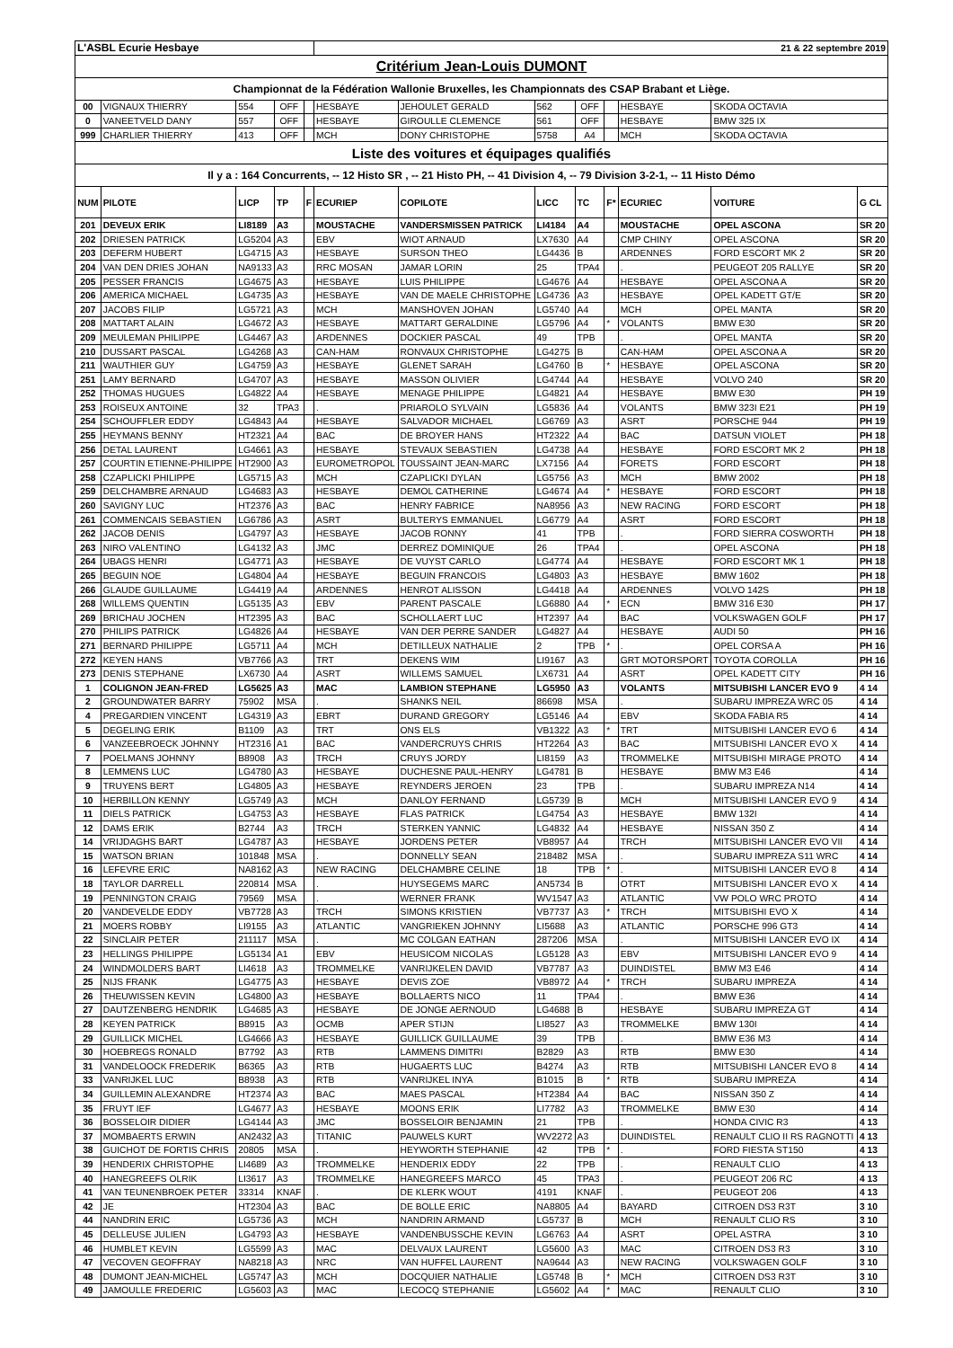| L'ASBL Ecurie Hesbaye | | | | | 21 & 22 septembre 2019 | | | | | | | |
| Critérium Jean-Louis DUMONT | | | | | | | | | | | | |
| Championnat de la Fédération Wallonie Bruxelles, les Championnats des CSAP Brabant et Liège. | | | | | | | | | | | | |
| 00 | VIGNAUX THIERRY | 554 | OFF | | HESBAYE | JEHOULET GERALD | 562 | OFF | | HESBAYE | SKODA OCTAVIA | |
| 0 | VANEETVELD DANY | 557 | OFF | | HESBAYE | GIROULLE CLEMENCE | 561 | OFF | | HESBAYE | BMW 325 IX | |
| 999 | CHARLIER THIERRY | 413 | OFF | | MCH | DONY CHRISTOPHE | 5758 | A4 | | MCH | SKODA OCTAVIA | |
| Liste des voitures et équipages qualifiés | | | | | | | | | | | | |
| Il y a : 164 Concurrents, -- 12 Histo SR , -- 21 Histo PH, -- 41 Division 4, -- 79 Division 3-2-1, -- 11 Histo Démo | | | | | | | | | | | | |
| NUM | PILOTE | LICP | TP | F | ECURIEP | COPILOTE | LICC | TC | F* | ECURIEC | VOITURE | G CL |
| 201 | DEVEUX ERIK | LI8189 | A3 | | MOUSTACHE | VANDERSMISSEN PATRICK | LI4184 | A4 | | MOUSTACHE | OPEL ASCONA | SR 20 |
| 202 | DRIESEN PATRICK | LG5204 | A3 | | EBV | WIOT ARNAUD | LX7630 | A4 | | CMP CHINY | OPEL ASCONA | SR 20 |
| 203 | DEFERM HUBERT | LG4715 | A3 | | HESBAYE | SURSON THEO | LG4436 | B | | ARDENNES | FORD ESCORT MK 2 | SR 20 |
| 204 | VAN DEN DRIES JOHAN | NA9133 | A3 | | RRC MOSAN | JAMAR LORIN | 25 | TPA4 | | . | PEUGEOT 205 RALLYE | SR 20 |
| 205 | PESSER FRANCIS | LG4675 | A3 | | HESBAYE | LUIS PHILIPPE | LG4676 | A4 | | HESBAYE | OPEL ASCONA A | SR 20 |
| 206 | AMERICA MICHAEL | LG4735 | A3 | | HESBAYE | VAN DE MAELE CHRISTOPHE | LG4736 | A3 | | HESBAYE | OPEL KADETT GT/E | SR 20 |
| 207 | JACOBS FILIP | LG5721 | A3 | | MCH | MANSHOVEN JOHAN | LG5740 | A4 | | MCH | OPEL MANTA | SR 20 |
| 208 | MATTART ALAIN | LG4672 | A3 | | HESBAYE | MATTART GERALDINE | LG5796 | A4 | * | VOLANTS | BMW E30 | SR 20 |
| 209 | MEULEMAN PHILIPPE | LG4467 | A3 | | ARDENNES | DOCKIER PASCAL | 49 | TPB | | . | OPEL MANTA | SR 20 |
| 210 | DUSSART PASCAL | LG4268 | A3 | | CAN-HAM | RONVAUX CHRISTOPHE | LG4275 | B | | CAN-HAM | OPEL ASCONA A | SR 20 |
| 211 | WAUTHIER GUY | LG4759 | A3 | | HESBAYE | GLENET SARAH | LG4760 | B | * | HESBAYE | OPEL ASCONA | SR 20 |
| 251 | LAMY BERNARD | LG4707 | A3 | | HESBAYE | MASSON OLIVIER | LG4744 | A4 | | HESBAYE | VOLVO 240 | SR 20 |
| 252 | THOMAS HUGUES | LG4822 | A4 | | HESBAYE | MENAGE PHILIPPE | LG4821 | A4 | | HESBAYE | BMW E30 | PH 19 |
| 253 | ROISEUX ANTOINE | 32 | TPA3 | | . | PRIAROLO SYLVAIN | LG5836 | A4 | | VOLANTS | BMW 323I E21 | PH 19 |
| 254 | SCHOUFFLER EDDY | LG4843 | A4 | | HESBAYE | SALVADOR MICHAEL | LG6769 | A3 | | ASRT | PORSCHE 944 | PH 19 |
| 255 | HEYMANS BENNY | HT2321 | A4 | | BAC | DE BROYER HANS | HT2322 | A4 | | BAC | DATSUN VIOLET | PH 18 |
| 256 | DETAL LAURENT | LG4661 | A3 | | HESBAYE | STEVAUX SEBASTIEN | LG4738 | A4 | | HESBAYE | FORD ESCORT MK 2 | PH 18 |
| 257 | COURTIN ETIENNE-PHILIPPE | HT2900 | A3 | | EUROMETROPOL | TOUSSAINT JEAN-MARC | LX7156 | A4 | | FORETS | FORD ESCORT | PH 18 |
| 258 | CZAPLICKI PHILIPPE | LG5715 | A3 | | MCH | CZAPLICKI DYLAN | LG5756 | A3 | | MCH | BMW 2002 | PH 18 |
| 259 | DELCHAMBRE ARNAUD | LG4683 | A3 | | HESBAYE | DEMOL CATHERINE | LG4674 | A4 | * | HESBAYE | FORD ESCORT | PH 18 |
| 260 | SAVIGNY LUC | HT2376 | A3 | | BAC | HENRY FABRICE | NA8956 | A3 | | NEW RACING | FORD ESCORT | PH 18 |
| 261 | COMMENCAIS SEBASTIEN | LG6786 | A3 | | ASRT | BULTERYS EMMANUEL | LG6779 | A4 | | ASRT | FORD ESCORT | PH 18 |
| 262 | JACOB DENIS | LG4797 | A3 | | HESBAYE | JACOB RONNY | 41 | TPB | | . | FORD SIERRA COSWORTH | PH 18 |
| 263 | NIRO VALENTINO | LG4132 | A3 | | JMC | DERREZ DOMINIQUE | 26 | TPA4 | | . | OPEL ASCONA | PH 18 |
| 264 | UBAGS HENRI | LG4771 | A3 | | HESBAYE | DE VUYST CARLO | LG4774 | A4 | | HESBAYE | FORD ESCORT MK 1 | PH 18 |
| 265 | BEGUIN NOE | LG4804 | A4 | | HESBAYE | BEGUIN FRANCOIS | LG4803 | A3 | | HESBAYE | BMW 1602 | PH 18 |
| 266 | GLAUDE GUILLAUME | LG4419 | A4 | | ARDENNES | HENROT ALISSON | LG4418 | A4 | | ARDENNES | VOLVO 142S | PH 18 |
| 268 | WILLEMS QUENTIN | LG5135 | A3 | | EBV | PARENT PASCALE | LG6880 | A4 | * | ECN | BMW 316 E30 | PH 17 |
| 269 | BRICHAU JOCHEN | HT2395 | A3 | | BAC | SCHOLLAERT LUC | HT2397 | A4 | | BAC | VOLKSWAGEN GOLF | PH 17 |
| 270 | PHILIPS PATRICK | LG4826 | A4 | | HESBAYE | VAN DER PERRE SANDER | LG4827 | A4 | | HESBAYE | AUDI 50 | PH 16 |
| 271 | BERNARD PHILIPPE | LG5711 | A4 | | MCH | DETILLEUX NATHALIE | 2 | TPB | * | . | OPEL CORSA A | PH 16 |
| 272 | KEYEN HANS | VB7766 | A3 | | TRT | DEKENS WIM | LI9167 | A3 | | GRT MOTORSPORT | TOYOTA COROLLA | PH 16 |
| 273 | DENIS STEPHANE | LX6730 | A4 | | ASRT | WILLEMS SAMUEL | LX6731 | A4 | | ASRT | OPEL KADETT CITY | PH 16 |
| 1 | COLIGNON JEAN-FRED | LG5625 | A3 | | MAC | LAMBION STEPHANE | LG5950 | A3 | | VOLANTS | MITSUBISHI LANCER EVO 9 | 4 14 |
| 2 | GROUNDWATER BARRY | 75902 | MSA | | . | SHANKS NEIL | 86698 | MSA | | . | SUBARU IMPREZA WRC 05 | 4 14 |
| 4 | PREGARDIEN VINCENT | LG4319 | A3 | | EBRT | DURAND GREGORY | LG5146 | A4 | | EBV | SKODA FABIA R5 | 4 14 |
| 5 | DEGELING ERIK | B1109 | A3 | | TRT | ONS ELS | VB1322 | A3 | * | TRT | MITSUBISHI LANCER EVO 6 | 4 14 |
| 6 | VANZEEBROECK JOHNNY | HT2316 | A1 | | BAC | VANDERCRUYS CHRIS | HT2264 | A3 | | BAC | MITSUBISHI LANCER EVO X | 4 14 |
| 7 | POELMANS JOHNNY | B8908 | A3 | | TRCH | CRUYS JORDY | LI8159 | A3 | | TROMMELKE | MITSUBISHI MIRAGE PROTO | 4 14 |
| 8 | LEMMENS LUC | LG4780 | A3 | | HESBAYE | DUCHESNE PAUL-HENRY | LG4781 | B | | HESBAYE | BMW M3 E46 | 4 14 |
| 9 | TRUYENS BERT | LG4805 | A3 | | HESBAYE | REYNDERS JEROEN | 23 | TPB | | . | SUBARU IMPREZA N14 | 4 14 |
| 10 | HERBILLON KENNY | LG5749 | A3 | | MCH | DANLOY FERNAND | LG5739 | B | | MCH | MITSUBISHI LANCER EVO 9 | 4 14 |
| 11 | DIELS PATRICK | LG4753 | A3 | | HESBAYE | FLAS PATRICK | LG4754 | A3 | | HESBAYE | BMW 132I | 4 14 |
| 12 | DAMS ERIK | B2744 | A3 | | TRCH | STERKEN YANNIC | LG4832 | A4 | | HESBAYE | NISSAN 350 Z | 4 14 |
| 14 | VRIJDAGHS BART | LG4787 | A3 | | HESBAYE | JORDENS PETER | VB8957 | A4 | | TRCH | MITSUBISHI LANCER EVO VII | 4 14 |
| 15 | WATSON BRIAN | 101848 | MSA | | . | DONNELLY SEAN | 218482 | MSA | | . | SUBARU IMPREZA S11 WRC | 4 14 |
| 16 | LEFEVRE ERIC | NA8162 | A3 | | NEW RACING | DELCHAMBRE CELINE | 18 | TPB | * | . | MITSUBISHI LANCER EVO 8 | 4 14 |
| 18 | TAYLOR DARRELL | 220814 | MSA | | . | HUYSEGEMS MARC | AN5734 | B | | OTRT | MITSUBISHI LANCER EVO X | 4 14 |
| 19 | PENNINGTON CRAIG | 79569 | MSA | | . | WERNER FRANK | WV1547 | A3 | | ATLANTIC | VW POLO WRC PROTO | 4 14 |
| 20 | VANDEVELDE EDDY | VB7728 | A3 | | TRCH | SIMONS KRISTIEN | VB7737 | A3 | * | TRCH | MITSUBISHI EVO X | 4 14 |
| 21 | MOERS ROBBY | LI9155 | A3 | | ATLANTIC | VANGRIEKEN JOHNNY | LI5688 | A3 | | ATLANTIC | PORSCHE 996 GT3 | 4 14 |
| 22 | SINCLAIR PETER | 211117 | MSA | | . | MC COLGAN EATHAN | 287206 | MSA | | . | MITSUBISHI LANCER EVO IX | 4 14 |
| 23 | HELLINGS PHILIPPE | LG5134 | A1 | | EBV | HEUSICOM NICOLAS | LG5128 | A3 | | EBV | MITSUBISHI LANCER EVO 9 | 4 14 |
| 24 | WINDMOLDERS BART | LI4618 | A3 | | TROMMELKE | VANRIJKELEN DAVID | VB7787 | A3 | | DUINDISTEL | BMW M3 E46 | 4 14 |
| 25 | NIJS FRANK | LG4775 | A3 | | HESBAYE | DEVIS ZOE | VB8972 | A4 | * | TRCH | SUBARU IMPREZA | 4 14 |
| 26 | THEUWISSEN KEVIN | LG4800 | A3 | | HESBAYE | BOLLAERTS NICO | 11 | TPA4 | | . | BMW E36 | 4 14 |
| 27 | DAUTZENBERG HENDRIK | LG4685 | A3 | | HESBAYE | DE JONGE AERNOUD | LG4688 | B | | HESBAYE | SUBARU IMPREZA GT | 4 14 |
| 28 | KEYEN PATRICK | B8915 | A3 | | OCMB | APER STIJN | LI8527 | A3 | | TROMMELKE | BMW 130I | 4 14 |
| 29 | GUILLICK MICHEL | LG4666 | A3 | | HESBAYE | GUILLICK GUILLAUME | 39 | TPB | | . | BMW E36 M3 | 4 14 |
| 30 | HOEBREGS RONALD | B7792 | A3 | | RTB | LAMMENS DIMITRI | B2829 | A3 | | RTB | BMW E30 | 4 14 |
| 31 | VANDELOOCK FREDERIK | B6365 | A3 | | RTB | HUGAERTS LUC | B4274 | A3 | | RTB | MITSUBISHI LANCER EVO 8 | 4 14 |
| 33 | VANRIJKEL LUC | B8938 | A3 | | RTB | VANRIJKEL INYA | B1015 | B | * | RTB | SUBARU IMPREZA | 4 14 |
| 34 | GUILLEMIN ALEXANDRE | HT2374 | A3 | | BAC | MAES PASCAL | HT2384 | A4 | | BAC | NISSAN 350 Z | 4 14 |
| 35 | FRUYT IEF | LG4677 | A3 | | HESBAYE | MOONS ERIK | LI7782 | A3 | | TROMMELKE | BMW E30 | 4 14 |
| 36 | BOSSELOIR DIDIER | LG4144 | A3 | | JMC | BOSSELOIR BENJAMIN | 21 | TPB | | . | HONDA CIVIC R3 | 4 13 |
| 37 | MOMBAERTS ERWIN | AN2432 | A3 | | TITANIC | PAUWELS KURT | WV2272 | A3 | | DUINDISTEL | RENAULT CLIO II RS RAGNOTTI | 4 13 |
| 38 | GUICHOT DE FORTIS CHRIS | 20805 | MSA | | . | HEYWORTH STEPHANIE | 42 | TPB | * | . | FORD FIESTA ST150 | 4 13 |
| 39 | HENDERIX CHRISTOPHE | LI4689 | A3 | | TROMMELKE | HENDERIX EDDY | 22 | TPB | | . | RENAULT CLIO | 4 13 |
| 40 | HANEGREEFS OLRIK | LI3617 | A3 | | TROMMELKE | HANEGREEFS MARCO | 45 | TPA3 | | . | PEUGEOT 206 RC | 4 13 |
| 41 | VAN TEUNENBROEK PETER | 33314 | KNAF | | . | DE KLERK WOUT | 4191 | KNAF | | . | PEUGEOT 206 | 4 13 |
| 42 | JE | HT2304 | A3 | | BAC | DE BOLLE ERIC | NA8805 | A4 | | BAYARD | CITROEN DS3 R3T | 3 10 |
| 44 | NANDRIN ERIC | LG5736 | A3 | | MCH | NANDRIN ARMAND | LG5737 | B | | MCH | RENAULT CLIO RS | 3 10 |
| 45 | DELLEUSE JULIEN | LG4793 | A3 | | HESBAYE | VANDENBUSSCHE KEVIN | LG6763 | A4 | | ASRT | OPEL ASTRA | 3 10 |
| 46 | HUMBLET KEVIN | LG5599 | A3 | | MAC | DELVAUX LAURENT | LG5600 | A3 | | MAC | CITROEN DS3 R3 | 3 10 |
| 47 | VECOVEN GEOFFRAY | NA8218 | A3 | | NRC | VAN HUFFEL LAURENT | NA9644 | A3 | | NEW RACING | VOLKSWAGEN GOLF | 3 10 |
| 48 | DUMONT JEAN-MICHEL | LG5747 | A3 | | MCH | DOCQUIER NATHALIE | LG5748 | B | * | MCH | CITROEN DS3 R3T | 3 10 |
| 49 | JAMOULLE FREDERIC | LG5603 | A3 | | MAC | LECOCQ STEPHANIE | LG5602 | A4 | * | MAC | RENAULT CLIO | 3 10 |